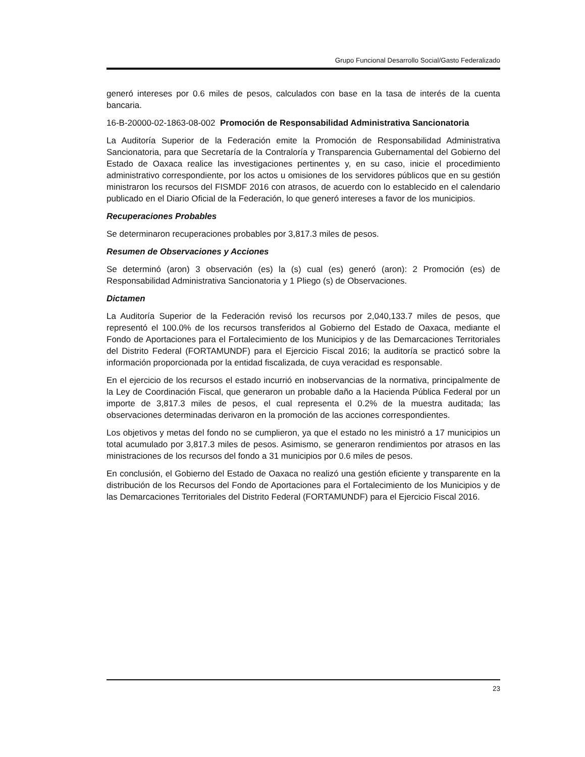Grupo Funcional Desarrollo Social/Gasto Federalizado
generó intereses por 0.6 miles de pesos, calculados con base en la tasa de interés de la cuenta bancaria.
16-B-20000-02-1863-08-002 Promoción de Responsabilidad Administrativa Sancionatoria
La Auditoría Superior de la Federación emite la Promoción de Responsabilidad Administrativa Sancionatoria, para que Secretaría de la Contraloría y Transparencia Gubernamental del Gobierno del Estado de Oaxaca realice las investigaciones pertinentes y, en su caso, inicie el procedimiento administrativo correspondiente, por los actos u omisiones de los servidores públicos que en su gestión ministraron los recursos del FISMDF 2016 con atrasos, de acuerdo con lo establecido en el calendario publicado en el Diario Oficial de la Federación, lo que generó intereses a favor de los municipios.
Recuperaciones Probables
Se determinaron recuperaciones probables por 3,817.3 miles de pesos.
Resumen de Observaciones y Acciones
Se determinó (aron) 3 observación (es) la (s) cual (es) generó (aron): 2 Promoción (es) de Responsabilidad Administrativa Sancionatoria y 1 Pliego (s) de Observaciones.
Dictamen
La Auditoría Superior de la Federación revisó los recursos por 2,040,133.7 miles de pesos, que representó el 100.0% de los recursos transferidos al Gobierno del Estado de Oaxaca, mediante el Fondo de Aportaciones para el Fortalecimiento de los Municipios y de las Demarcaciones Territoriales del Distrito Federal (FORTAMUNDF) para el Ejercicio Fiscal 2016; la auditoría se practicó sobre la información proporcionada por la entidad fiscalizada, de cuya veracidad es responsable.
En el ejercicio de los recursos el estado incurrió en inobservancias de la normativa, principalmente de la Ley de Coordinación Fiscal, que generaron un probable daño a la Hacienda Pública Federal por un importe de 3,817.3 miles de pesos, el cual representa el 0.2% de la muestra auditada; las observaciones determinadas derivaron en la promoción de las acciones correspondientes.
Los objetivos y metas del fondo no se cumplieron, ya que el estado no les ministró a 17 municipios un total acumulado por 3,817.3 miles de pesos. Asimismo, se generaron rendimientos por atrasos en las ministraciones de los recursos del fondo a 31 municipios por 0.6 miles de pesos.
En conclusión, el Gobierno del Estado de Oaxaca no realizó una gestión eficiente y transparente en la distribución de los Recursos del Fondo de Aportaciones para el Fortalecimiento de los Municipios y de las Demarcaciones Territoriales del Distrito Federal (FORTAMUNDF) para el Ejercicio Fiscal 2016.
23